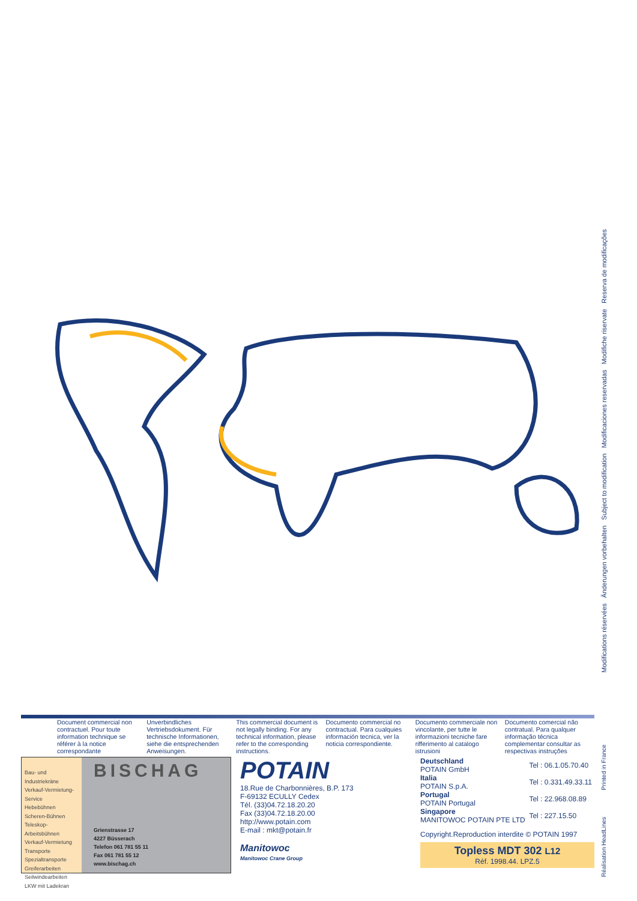Modifications réservées Änderungen vorbehalten Subject to modification Modificaciones reservadas Modifiche riservate Reserva de modificações
Document commercial non contractuel. Pour toute information technique se référer à la notice correspondante
Unverbindliches Vertriebsdokument. Für technische Informationen, siehe die entsprechenden Anweisungen.
This commercial document is not legally binding. For any technical information, please refer to the corresponding instructions.
Documento commercial no contractual. Para cualquies información tecnica, ver la noticia correspondiente.
Documento commerciale non vincolante, per tutte le informazioni tecniche fare rifferimento al catalogo istrusioni
Documento comercial não contratual. Para qualquer informação técnica complementar consultar as respectivas instruções
Bau- und Industriekräne
Verkauf-Vermietung-Service
Hebebühnen
Scheren-Bühnen
Teleskop-Arbeitsbühnen
Verkauf-Vermietung
Transporte
Spezialtransporte
Greiferarbeiten
Seilwindearbeiten
LKW mit Ladekran
BISCHAG
Grienstrasse 17
4227 Büsserach
Telefon 061 781 55 11
Fax 061 781 55 12
www.bischag.ch
POTAIN
18.Rue de Charbonnières, B.P. 173
F-69132 ECULLY Cedex
Tél. (33)04.72.18.20.20
Fax (33)04.72.18.20.00
http://www.potain.com
E-mail : mkt@potain.fr
Manitowoc
Manitowoc Crane Group
| Deutschland POTAIN GmbH | Tel : 06.1.05.70.40 |
| Italia POTAIN S.p.A. | Tel : 0.331.49.33.11 |
| Portugal POTAIN Portugal | Tel : 22.968.08.89 |
| Singapore MANITOWOC POTAIN PTE LTD | Tel : 227.15.50 |
Copyright.Reproduction interdite © POTAIN 1997
Topless MDT 302 L12
Réf. 1998.44. LPZ.5
Réalisation HeadLines Printed in France